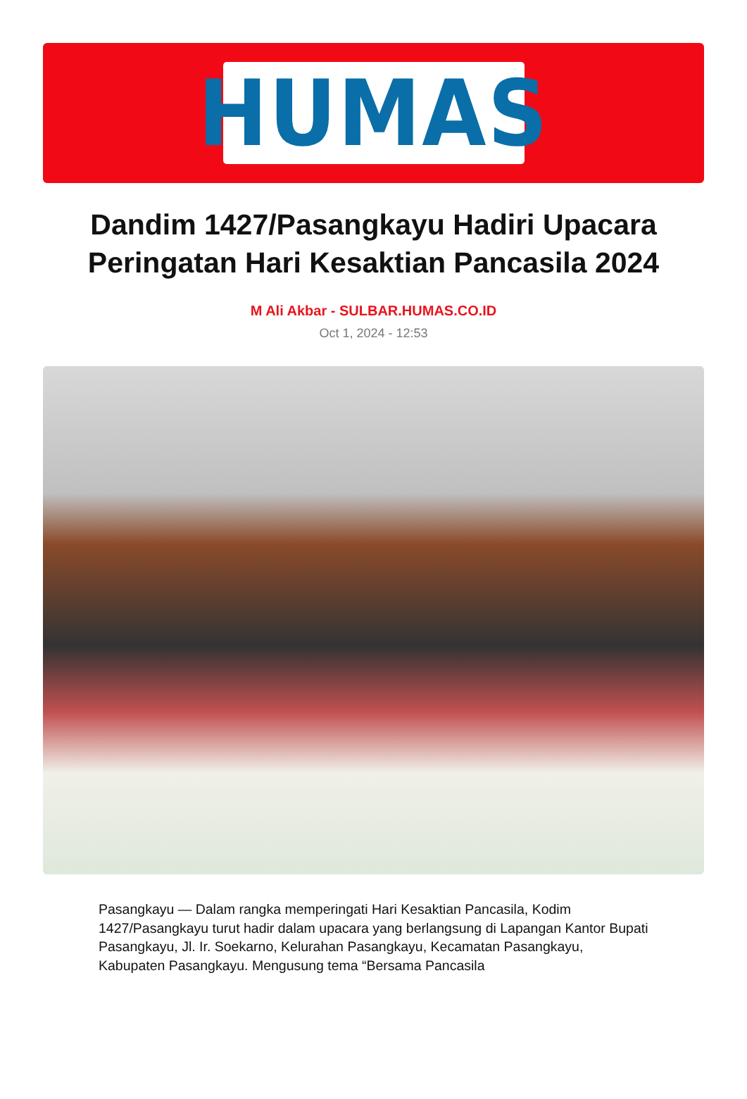HUMAS
Dandim 1427/Pasangkayu Hadiri Upacara Peringatan Hari Kesaktian Pancasila 2024
M Ali Akbar - SULBAR.HUMAS.CO.ID
Oct 1, 2024 - 12:53
Pasangkayu — Dalam rangka memperingati Hari Kesaktian Pancasila, Kodim 1427/Pasangkayu turut hadir dalam upacara yang berlangsung di Lapangan Kantor Bupati Pasangkayu, Jl. Ir. Soekarno, Kelurahan Pasangkayu, Kecamatan Pasangkayu, Kabupaten Pasangkayu. Mengusung tema “Bersama Pancasila